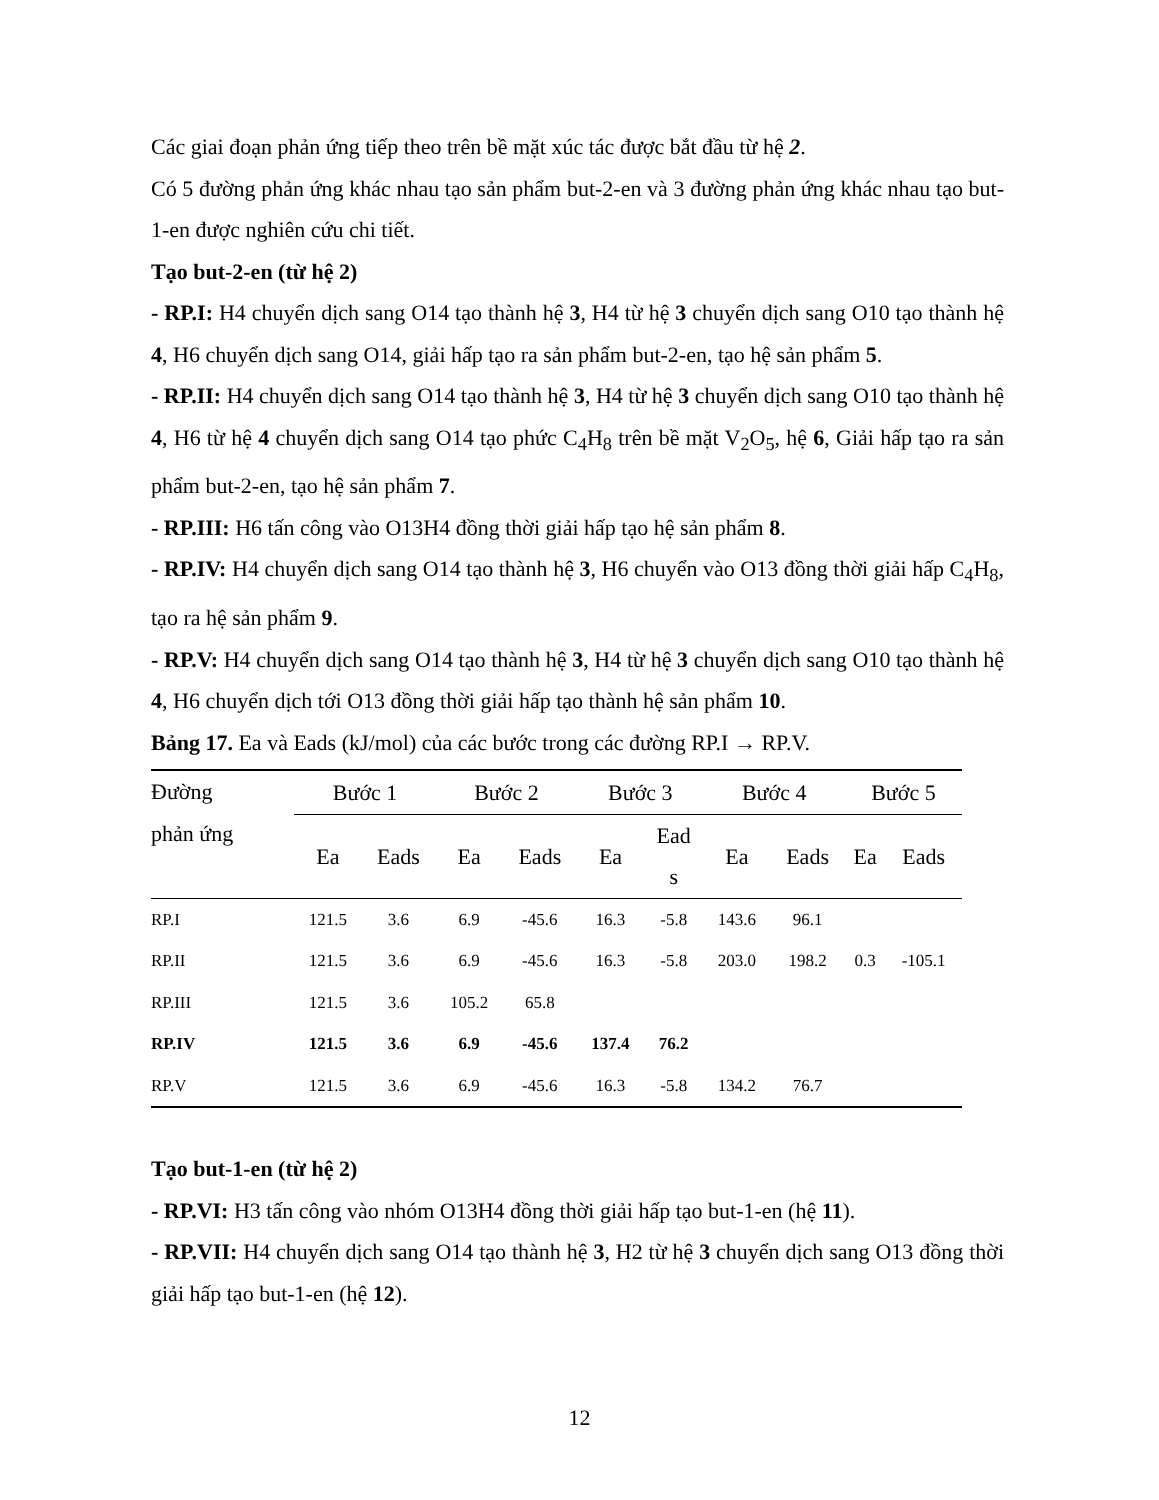Các giai đoạn phản ứng tiếp theo trên bề mặt xúc tác được bắt đầu từ hệ 2.
Có 5 đường phản ứng khác nhau tạo sản phẩm but-2-en và 3 đường phản ứng khác nhau tạo but-1-en được nghiên cứu chi tiết.
Tạo but-2-en (từ hệ 2)
- RP.I: H4 chuyển dịch sang O14 tạo thành hệ 3, H4 từ hệ 3 chuyển dịch sang O10 tạo thành hệ 4, H6 chuyển dịch sang O14, giải hấp tạo ra sản phẩm but-2-en, tạo hệ sản phẩm 5.
- RP.II: H4 chuyển dịch sang O14 tạo thành hệ 3, H4 từ hệ 3 chuyển dịch sang O10 tạo thành hệ 4, H6 từ hệ 4 chuyển dịch sang O14 tạo phức C<sub>4</sub>H<sub>8</sub> trên bề mặt V<sub>2</sub>O<sub>5</sub>, hệ 6, Giải hấp tạo ra sản phẩm but-2-en, tạo hệ sản phẩm 7.
- RP.III: H6 tấn công vào O13H4 đồng thời giải hấp tạo hệ sản phẩm 8.
- RP.IV: H4 chuyển dịch sang O14 tạo thành hệ 3, H6 chuyển vào O13 đồng thời giải hấp C<sub>4</sub>H<sub>8</sub>, tạo ra hệ sản phẩm 9.
- RP.V: H4 chuyển dịch sang O14 tạo thành hệ 3, H4 từ hệ 3 chuyển dịch sang O10 tạo thành hệ 4, H6 chuyển dịch tới O13 đồng thời giải hấp tạo thành hệ sản phẩm 10.
Bảng 17. Ea và Eads (kJ/mol) của các bước trong các đường RP.I → RP.V.
| Đường phản ứng | Bước 1 | | Bước 2 | | Bước 3 | | Bước 4 | | Bước 5 | |
| --- | --- | --- | --- | --- | --- | --- | --- | --- | --- | --- |
| | Ea | Eads | Ea | Eads | Ea | Ead s | Ea | Eads | Ea | Eads |
| RP.I | 121.5 | 3.6 | 6.9 | -45.6 | 16.3 | -5.8 | 143.6 | 96.1 | | |
| RP.II | 121.5 | 3.6 | 6.9 | -45.6 | 16.3 | -5.8 | 203.0 | 198.2 | 0.3 | -105.1 |
| RP.III | 121.5 | 3.6 | 105.2 | 65.8 | | | | | | |
| RP.IV | 121.5 | 3.6 | 6.9 | -45.6 | 137.4 | 76.2 | | | | |
| RP.V | 121.5 | 3.6 | 6.9 | -45.6 | 16.3 | -5.8 | 134.2 | 76.7 | | |
Tạo but-1-en (từ hệ 2)
- RP.VI: H3 tấn công vào nhóm O13H4 đồng thời giải hấp tạo but-1-en (hệ 11).
- RP.VII: H4 chuyển dịch sang O14 tạo thành hệ 3, H2 từ hệ 3 chuyển dịch sang O13 đồng thời giải hấp tạo but-1-en (hệ 12).
12